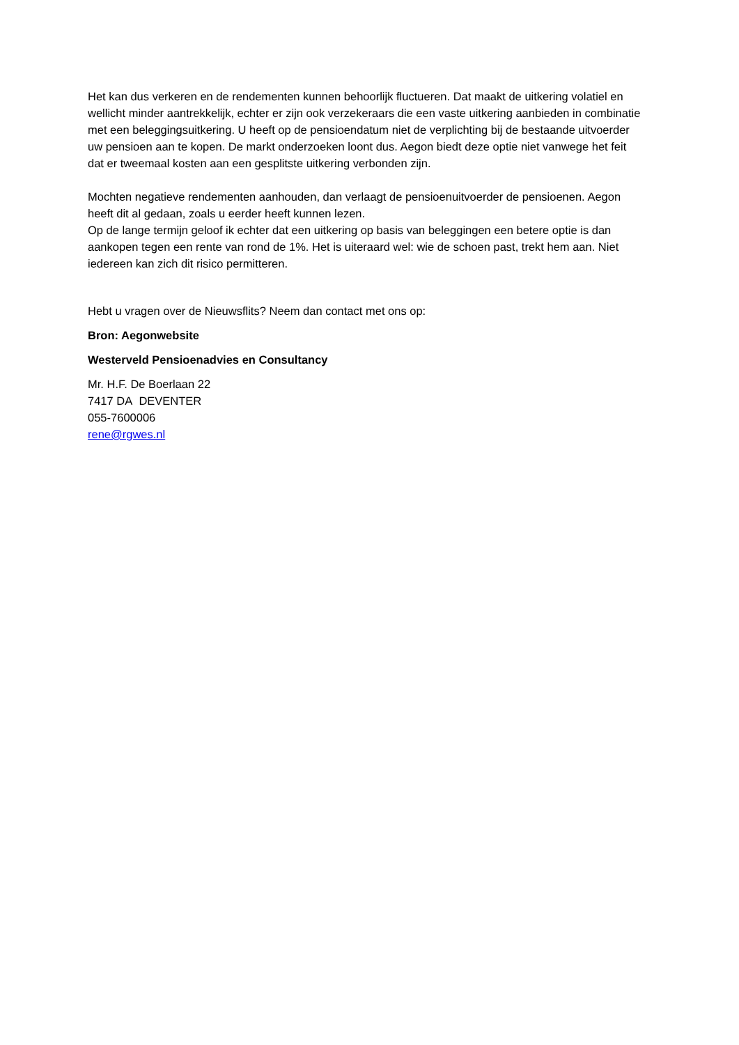Het kan dus verkeren en de rendementen kunnen behoorlijk fluctueren. Dat maakt de uitkering volatiel en wellicht minder aantrekkelijk, echter er zijn ook verzekeraars die een vaste uitkering aanbieden in combinatie met een beleggingsuitkering. U heeft op de pensioendatum niet de verplichting bij de bestaande uitvoerder uw pensioen aan te kopen. De markt onderzoeken loont dus. Aegon biedt deze optie niet vanwege het feit dat er tweemaal kosten aan een gesplitste uitkering verbonden zijn.
Mochten negatieve rendementen aanhouden, dan verlaagt de pensioenuitvoerder de pensioenen. Aegon heeft dit al gedaan, zoals u eerder heeft kunnen lezen.
Op de lange termijn geloof ik echter dat een uitkering op basis van beleggingen een betere optie is dan aankopen tegen een rente van rond de 1%. Het is uiteraard wel: wie de schoen past, trekt hem aan. Niet iedereen kan zich dit risico permitteren.
Hebt u vragen over de Nieuwsflits? Neem dan contact met ons op:
Bron: Aegonwebsite
Westerveld Pensioenadvies en Consultancy
Mr. H.F. De Boerlaan 22
7417 DA DEVENTER
055-7600006
rene@rgwes.nl